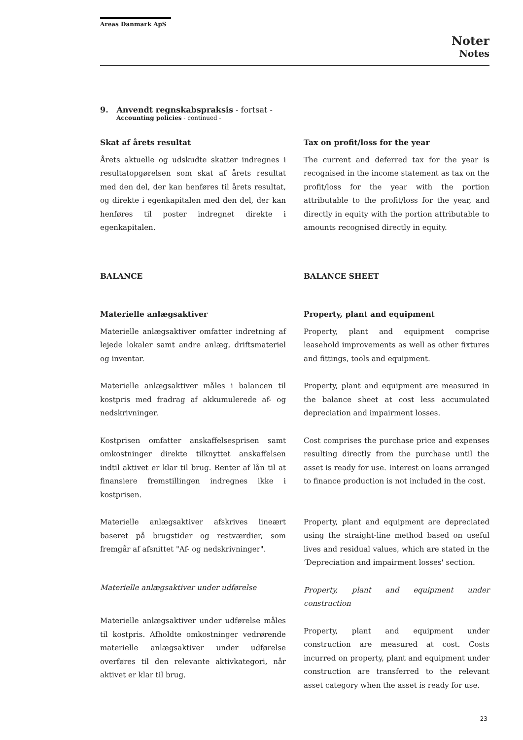Areas Danmark ApS
Noter
Notes
9. Anvendt regnskabspraksis - fortsat -
Accounting policies - continued -
Skat af årets resultat
Årets aktuelle og udskudte skatter indregnes i resultatopgørelsen som skat af årets resultat med den del, der kan henføres til årets resultat, og direkte i egenkapitalen med den del, der kan henføres til poster indregnet direkte i egenkapitalen.
BALANCE
Materielle anlægsaktiver
Materielle anlægsaktiver omfatter indretning af lejede lokaler samt andre anlæg, driftsmateriel og inventar.
Materielle anlægsaktiver måles i balancen til kostpris med fradrag af akkumulerede af- og nedskrivninger.
Kostprisen omfatter anskaffelsesprisen samt omkostninger direkte tilknyttet anskaffelsen indtil aktivet er klar til brug. Renter af lån til at finansiere fremstillingen indregnes ikke i kostprisen.
Materielle anlægsaktiver afskrives lineært baseret på brugstider og restværdier, som fremgår af afsnittet "Af- og nedskrivninger".
Materielle anlægsaktiver under udførelse
Materielle anlægsaktiver under udførelse måles til kostpris. Afholdte omkostninger vedrørende materielle anlægsaktiver under udførelse overføres til den relevante aktivkategori, når aktivet er klar til brug.
Tax on profit/loss for the year
The current and deferred tax for the year is recognised in the income statement as tax on the profit/loss for the year with the portion attributable to the profit/loss for the year, and directly in equity with the portion attributable to amounts recognised directly in equity.
BALANCE SHEET
Property, plant and equipment
Property, plant and equipment comprise leasehold improvements as well as other fixtures and fittings, tools and equipment.
Property, plant and equipment are measured in the balance sheet at cost less accumulated depreciation and impairment losses.
Cost comprises the purchase price and expenses resulting directly from the purchase until the asset is ready for use. Interest on loans arranged to finance production is not included in the cost.
Property, plant and equipment are depreciated using the straight-line method based on useful lives and residual values, which are stated in the ‘Depreciation and impairment losses' section.
Property, plant and equipment under construction
Property, plant and equipment under construction are measured at cost. Costs incurred on property, plant and equipment under construction are transferred to the relevant asset category when the asset is ready for use.
23